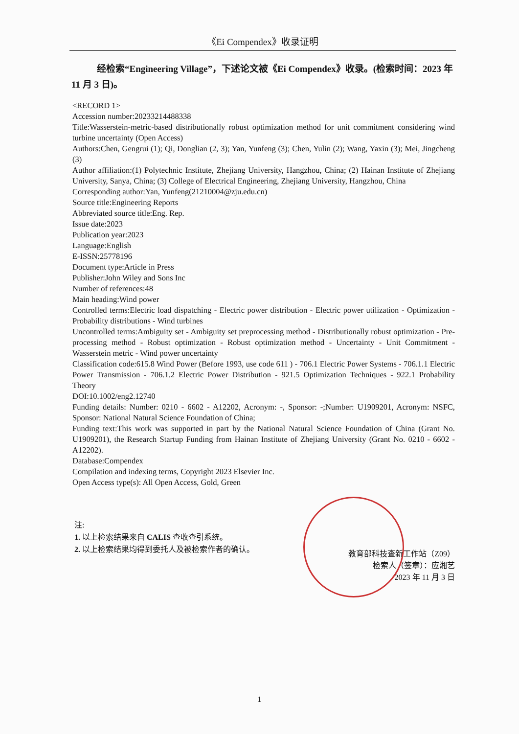《Ei Compendex》收录证明
经检索“Engineering Village”，下述论文被《Ei Compendex》收录。(检索时间：2023 年 11 月 3 日)。
<RECORD 1>
Accession number:20233214488338
Title:Wasserstein-metric-based distributionally robust optimization method for unit commitment considering wind turbine uncertainty (Open Access)
Authors:Chen, Gengrui (1); Qi, Donglian (2, 3); Yan, Yunfeng (3); Chen, Yulin (2); Wang, Yaxin (3); Mei, Jingcheng (3)
Author affiliation:(1) Polytechnic Institute, Zhejiang University, Hangzhou, China; (2) Hainan Institute of Zhejiang University, Sanya, China; (3) College of Electrical Engineering, Zhejiang University, Hangzhou, China
Corresponding author:Yan, Yunfeng(21210004@zju.edu.cn)
Source title:Engineering Reports
Abbreviated source title:Eng. Rep.
Issue date:2023
Publication year:2023
Language:English
E-ISSN:25778196
Document type:Article in Press
Publisher:John Wiley and Sons Inc
Number of references:48
Main heading:Wind power
Controlled terms:Electric load dispatching - Electric power distribution - Electric power utilization - Optimization - Probability distributions - Wind turbines
Uncontrolled terms:Ambiguity set - Ambiguity set preprocessing method - Distributionally robust optimization - Pre-processing method - Robust optimization - Robust optimization method - Uncertainty - Unit Commitment - Wasserstein metric - Wind power uncertainty
Classification code:615.8 Wind Power (Before 1993, use code 611 ) - 706.1 Electric Power Systems - 706.1.1 Electric Power Transmission - 706.1.2 Electric Power Distribution - 921.5 Optimization Techniques - 922.1 Probability Theory
DOI:10.1002/eng2.12740
Funding details: Number: 0210 - 6602 - A12202, Acronym: -, Sponsor: -;Number: U1909201, Acronym: NSFC, Sponsor: National Natural Science Foundation of China;
Funding text:This work was supported in part by the National Natural Science Foundation of China (Grant No. U1909201), the Research Startup Funding from Hainan Institute of Zhejiang University (Grant No. 0210 - 6602 - A12202).
Database:Compendex
Compilation and indexing terms, Copyright 2023 Elsevier Inc.
Open Access type(s): All Open Access, Gold, Green
注:
1. 以上检索结果来自 CALIS 查收查引系统。
2. 以上检索结果均得到委托人及被检索作者的确认。
教育部科技查新工作站（Z09）
检索人（签章）：应湘艺
2023 年 11 月 3 日
1